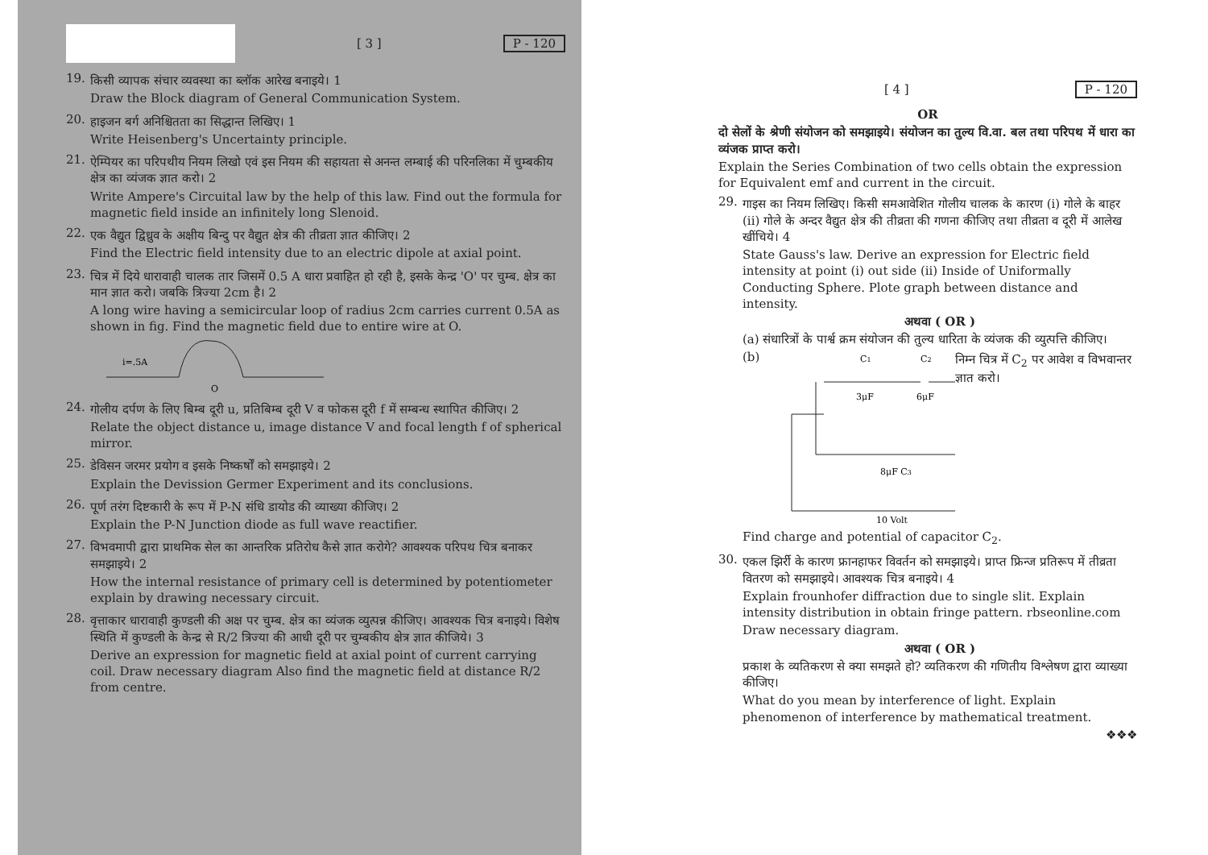[ 3 ] P - 120
19.
किसी व्यापक संचार व्यवस्था का ब्लॉक आरेख बनाइये। 1
Draw the Block diagram of General Communication System.
20.
हाइजन बर्ग अनिश्चितता का सिद्धान्त लिखिए। 1
Write Heisenberg's Uncertainty principle.
21.
ऐम्पियर का परिपथीय नियम लिखो एवं इस नियम की सहायता से अनन्त लम्बाई की परिनलिका में चुम्बकीय क्षेत्र का व्यंजक ज्ञात करो। 2
Write Ampere's Circuital law by the help of this law. Find out the formula for magnetic field inside an infinitely long Slenoid.
22.
एक वैद्युत द्विध्रुव के अक्षीय बिन्दु पर वैद्युत क्षेत्र की तीव्रता ज्ञात कीजिए। 2
Find the Electric field intensity due to an electric dipole at axial point.
23.
चित्र में दिये धारावाही चालक तार जिसमें 0.5 A धारा प्रवाहित हो रही है, इसके केन्द्र 'O' पर चुम्ब. क्षेत्र का मान ज्ञात करो। जबकि त्रिज्या 2cm है। 2
A long wire having a semicircular loop of radius 2cm carries current 0.5A as shown in fig. Find the magnetic field due to entire wire at O.
i=.5A
O
24.
गोलीय दर्पण के लिए बिम्ब दूरी u, प्रतिबिम्ब दूरी V व फोकस दूरी f में सम्बन्ध स्थापित कीजिए। 2
Relate the object distance u, image distance V and focal length f of spherical mirror.
25.
डेविसन जरमर प्रयोग व इसके निष्कर्षों को समझाइये। 2
Explain the Devission Germer Experiment and its conclusions.
26.
पूर्ण तरंग दिष्टकारी के रूप में P-N संधि डायोड की व्याख्या कीजिए। 2
Explain the P-N Junction diode as full wave reactifier.
27.
विभवमापी द्वारा प्राथमिक सेल का आन्तरिक प्रतिरोध कैसे ज्ञात करोगे? आवश्यक परिपथ चित्र बनाकर समझाइये। 2
How the internal resistance of primary cell is determined by potentiometer explain by drawing necessary circuit.
28.
वृत्ताकार धारावाही कुण्डली की अक्ष पर चुम्ब. क्षेत्र का व्यंजक व्युत्पन्न कीजिए। आवश्यक चित्र बनाइये। विशेष स्थिति में कुण्डली के केन्द्र से R/2 त्रिज्या की आधी दूरी पर चुम्बकीय क्षेत्र ज्ञात कीजिये। 3
Derive an expression for magnetic field at axial point of current carrying coil. Draw necessary diagram Also find the magnetic field at distance R/2 from centre.
[ 4 ] P - 120
OR
दो सेलों के श्रेणी संयोजन को समझाइये। संयोजन का तुल्य वि.वा. बल तथा परिपथ में धारा का व्यंजक प्राप्त करो।
Explain the Series Combination of two cells obtain the expression for Equivalent emf and current in the circuit.
29.
गाइस का नियम लिखिए। किसी समआवेशित गोलीय चालक के कारण (i) गोले के बाहर (ii) गोले के अन्दर वैद्युत क्षेत्र की तीव्रता की गणना कीजिए तथा तीव्रता व दूरी में आलेख खींचिये। 4
State Gauss's law. Derive an expression for Electric field intensity at point (i) out side (ii) Inside of Uniformally Conducting Sphere. Plote graph between distance and intensity.
अथवा ( OR )
(a) संधारित्रों के पार्श्व क्रम संयोजन की तुल्य धारिता के व्यंजक की व्युत्पत्ति कीजिए।
(b)
C1
C2
3μF
6μF
8μF C3
10 Volt
निम्न चित्र में C<sub>2</sub> पर आवेश व विभवान्तर ज्ञात करो।
Find charge and potential of capacitor C<sub>2</sub>.
30.
एकल झिर्री के कारण फ्रानहाफर विवर्तन को समझाइये। प्राप्त फ्रिन्ज प्रतिरूप में तीव्रता वितरण को समझाइये। आवश्यक चित्र बनाइये। 4
Explain frounhofer diffraction due to single slit. Explain intensity distribution in obtain fringe pattern. rbseonline.com
Draw necessary diagram.
अथवा ( OR )
प्रकाश के व्यतिकरण से क्या समझते हो? व्यतिकरण की गणितीय विश्लेषण द्वारा व्याख्या कीजिए।
What do you mean by interference of light. Explain phenomenon of interference by mathematical treatment.
❖❖❖